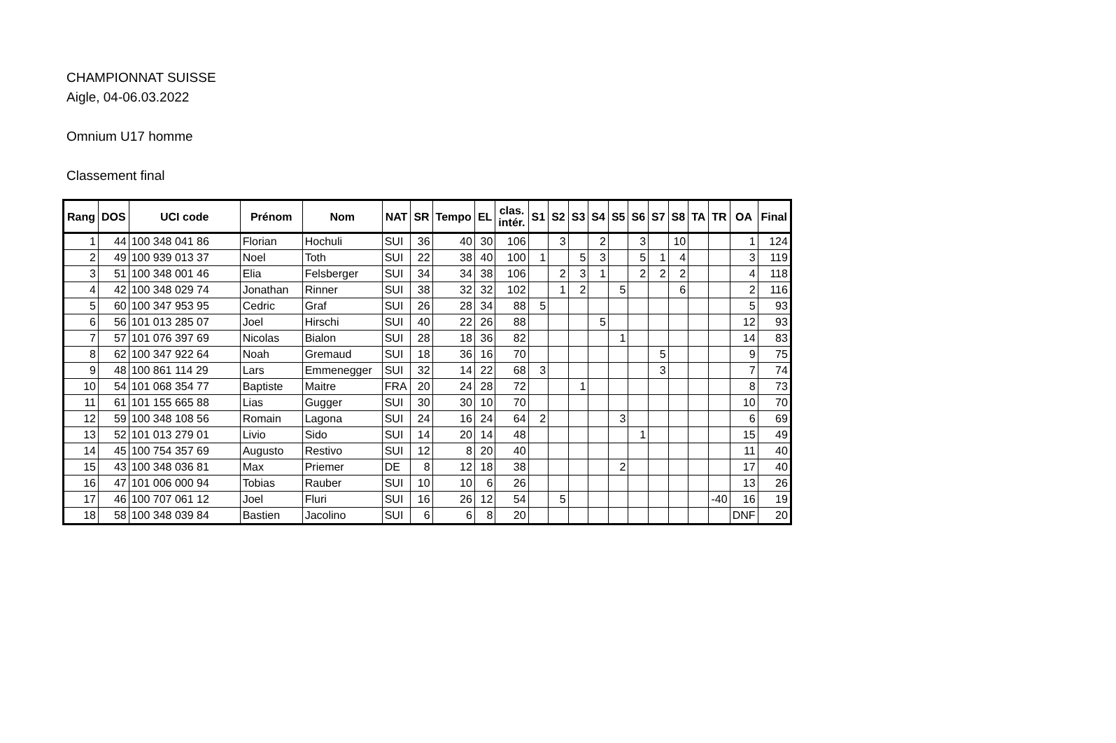CHAMPIONNAT SUISSE
Aigle, 04-06.03.2022
Omnium U17 homme
Classement final
| Rang | DOS | UCI code | Prénom | Nom | NAT | SR | Tempo | EL | clas. intér. | S1 | S2 | S3 | S4 | S5 | S6 | S7 | S8 | TA | TR | OA | Final |
| --- | --- | --- | --- | --- | --- | --- | --- | --- | --- | --- | --- | --- | --- | --- | --- | --- | --- | --- | --- | --- | --- |
| 1 | 44 | 100 348 041 86 | Florian | Hochuli | SUI | 36 | 40 | 30 | 106 | | 3 | | 2 | | 3 | | 10 | | | 1 | 124 |
| 2 | 49 | 100 939 013 37 | Noel | Toth | SUI | 22 | 38 | 40 | 100 | 1 | | 5 | 3 | | 5 | 1 | 4 | | | 3 | 119 |
| 3 | 51 | 100 348 001 46 | Elia | Felsberger | SUI | 34 | 34 | 38 | 106 | | 2 | 3 | 1 | | 2 | 2 | 2 | | | 4 | 118 |
| 4 | 42 | 100 348 029 74 | Jonathan | Rinner | SUI | 38 | 32 | 32 | 102 | | 1 | 2 | | 5 | | | 6 | | | 2 | 116 |
| 5 | 60 | 100 347 953 95 | Cedric | Graf | SUI | 26 | 28 | 34 | 88 | 5 | | | | | | | | | | 5 | 93 |
| 6 | 56 | 101 013 285 07 | Joel | Hirschi | SUI | 40 | 22 | 26 | 88 | | | | 5 | | | | | | | 12 | 93 |
| 7 | 57 | 101 076 397 69 | Nicolas | Bialon | SUI | 28 | 18 | 36 | 82 | | | | | 1 | | | | | | 14 | 83 |
| 8 | 62 | 100 347 922 64 | Noah | Gremaud | SUI | 18 | 36 | 16 | 70 | | | | | | | 5 | | | | 9 | 75 |
| 9 | 48 | 100 861 114 29 | Lars | Emmenegger | SUI | 32 | 14 | 22 | 68 | 3 | | | | | | 3 | | | | 7 | 74 |
| 10 | 54 | 101 068 354 77 | Baptiste | Maitre | FRA | 20 | 24 | 28 | 72 | | | 1 | | | | | | | | 8 | 73 |
| 11 | 61 | 101 155 665 88 | Lias | Gugger | SUI | 30 | 30 | 10 | 70 | | | | | | | | | | | 10 | 70 |
| 12 | 59 | 100 348 108 56 | Romain | Lagona | SUI | 24 | 16 | 24 | 64 | 2 | | | | 3 | | | | | | 6 | 69 |
| 13 | 52 | 101 013 279 01 | Livio | Sido | SUI | 14 | 20 | 14 | 48 | | | | | | 1 | | | | | 15 | 49 |
| 14 | 45 | 100 754 357 69 | Augusto | Restivo | SUI | 12 | 8 | 20 | 40 | | | | | | | | | | | 11 | 40 |
| 15 | 43 | 100 348 036 81 | Max | Priemer | DE | 8 | 12 | 18 | 38 | | | | | 2 | | | | | | 17 | 40 |
| 16 | 47 | 101 006 000 94 | Tobias | Rauber | SUI | 10 | 10 | 6 | 26 | | | | | | | | | | | 13 | 26 |
| 17 | 46 | 100 707 061 12 | Joel | Fluri | SUI | 16 | 26 | 12 | 54 | | 5 | | | | | | | | -40 | 16 | 19 |
| 18 | 58 | 100 348 039 84 | Bastien | Jacolino | SUI | 6 | 6 | 8 | 20 | | | | | | | | | | | DNF | 20 |